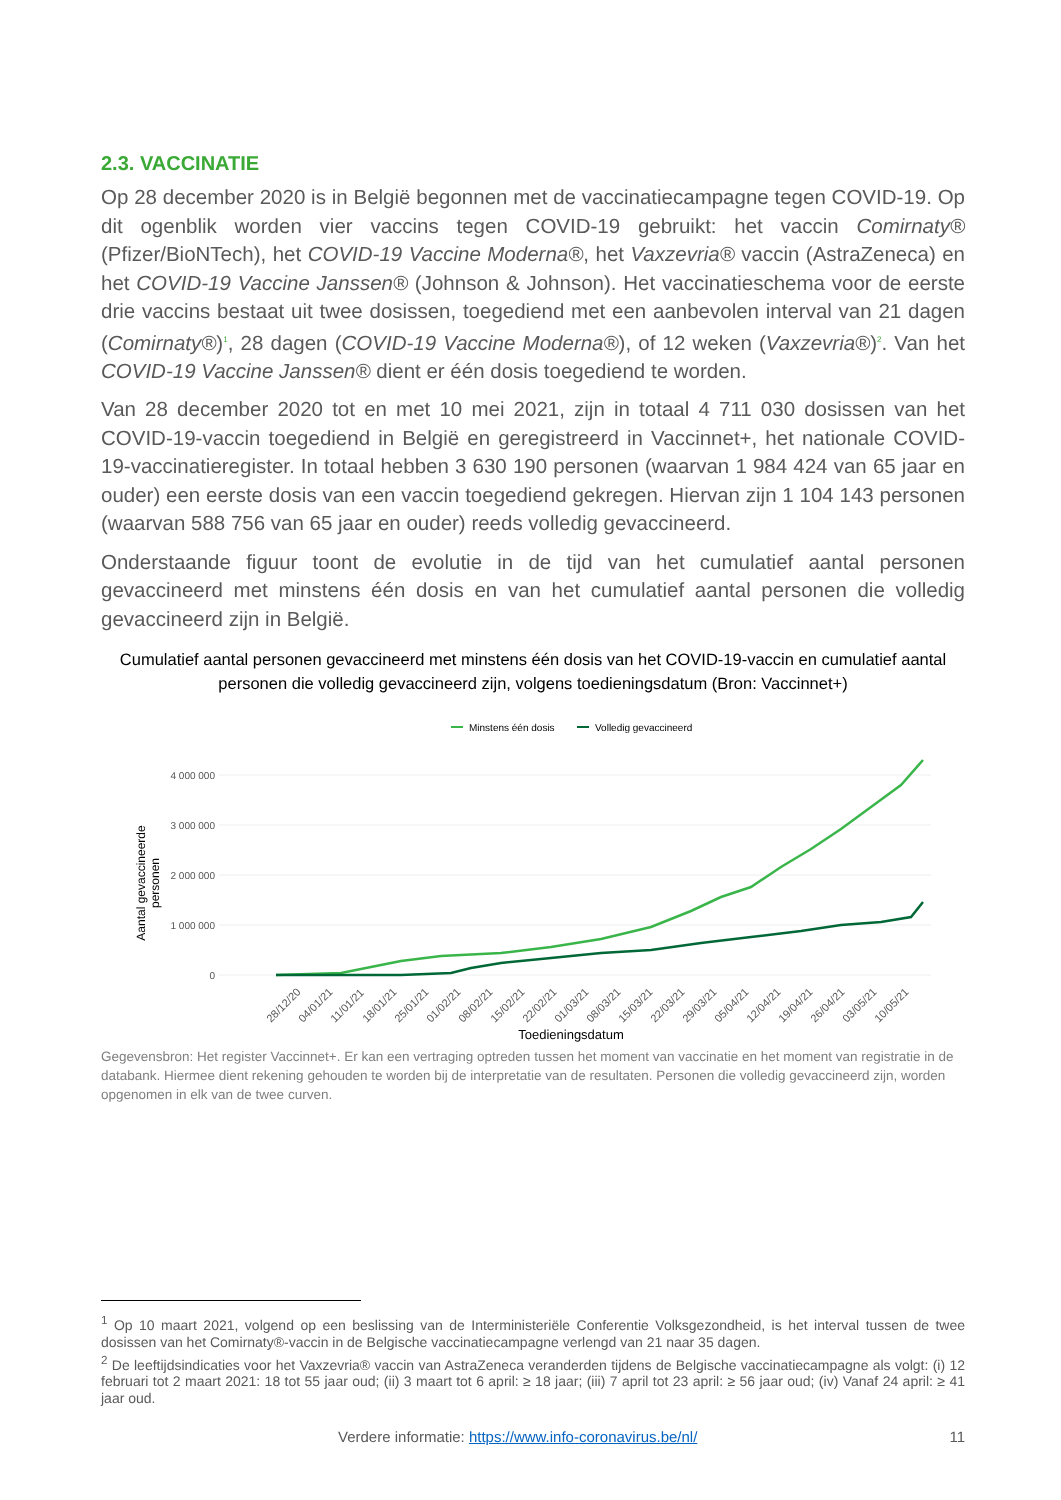2.3. VACCINATIE
Op 28 december 2020 is in België begonnen met de vaccinatiecampagne tegen COVID-19. Op dit ogenblik worden vier vaccins tegen COVID-19 gebruikt: het vaccin Comirnaty® (Pfizer/BioNTech), het COVID-19 Vaccine Moderna®, het Vaxzevria® vaccin (AstraZeneca) en het COVID-19 Vaccine Janssen® (Johnson & Johnson). Het vaccinatieschema voor de eerste drie vaccins bestaat uit twee dosissen, toegediend met een aanbevolen interval van 21 dagen (Comirnaty®)<sup>1</sup>, 28 dagen (COVID-19 Vaccine Moderna®), of 12 weken (Vaxzevria®)<sup>2</sup>. Van het COVID-19 Vaccine Janssen® dient er één dosis toegediend te worden.
Van 28 december 2020 tot en met 10 mei 2021, zijn in totaal 4 711 030 dosissen van het COVID-19-vaccin toegediend in België en geregistreerd in Vaccinnet+, het nationale COVID-19-vaccinatieregister. In totaal hebben 3 630 190 personen (waarvan 1 984 424 van 65 jaar en ouder) een eerste dosis van een vaccin toegediend gekregen. Hiervan zijn 1 104 143 personen (waarvan 588 756 van 65 jaar en ouder) reeds volledig gevaccineerd.
Onderstaande figuur toont de evolutie in de tijd van het cumulatief aantal personen gevaccineerd met minstens één dosis en van het cumulatief aantal personen die volledig gevaccineerd zijn in België.
Cumulatief aantal personen gevaccineerd met minstens één dosis van het COVID-19-vaccin en cumulatief aantal personen die volledig gevaccineerd zijn, volgens toedieningsdatum (Bron: Vaccinnet+)
Minstens één dosis
Volledig gevaccineerd
4 000 000
3 000 000
2 000 000
1 000 000
0
Aantal gevaccineerde
personen
28/12/20
04/01/21
11/01/21
18/01/21
25/01/21
01/02/21
08/02/21
15/02/21
22/02/21
01/03/21
08/03/21
15/03/21
22/03/21
29/03/21
05/04/21
12/04/21
19/04/21
26/04/21
03/05/21
10/05/21
Toedieningsdatum
Gegevensbron: Het register Vaccinnet+. Er kan een vertraging optreden tussen het moment van vaccinatie en het moment van registratie in de databank. Hiermee dient rekening gehouden te worden bij de interpretatie van de resultaten. Personen die volledig gevaccineerd zijn, worden opgenomen in elk van de twee curven.
<sup>1</sup> Op 10 maart 2021, volgend op een beslissing van de Interministeriële Conferentie Volksgezondheid, is het interval tussen de twee dosissen van het Comirnaty®-vaccin in de Belgische vaccinatiecampagne verlengd van 21 naar 35 dagen.
<sup>2</sup> De leeftijdsindicaties voor het Vaxzevria® vaccin van AstraZeneca veranderden tijdens de Belgische vaccinatiecampagne als volgt: (i) 12 februari tot 2 maart 2021: 18 tot 55 jaar oud; (ii) 3 maart tot 6 april: ≥ 18 jaar; (iii) 7 april tot 23 april: ≥ 56 jaar oud; (iv) Vanaf 24 april: ≥ 41 jaar oud.
Verdere informatie: https://www.info-coronavirus.be/nl/ 11